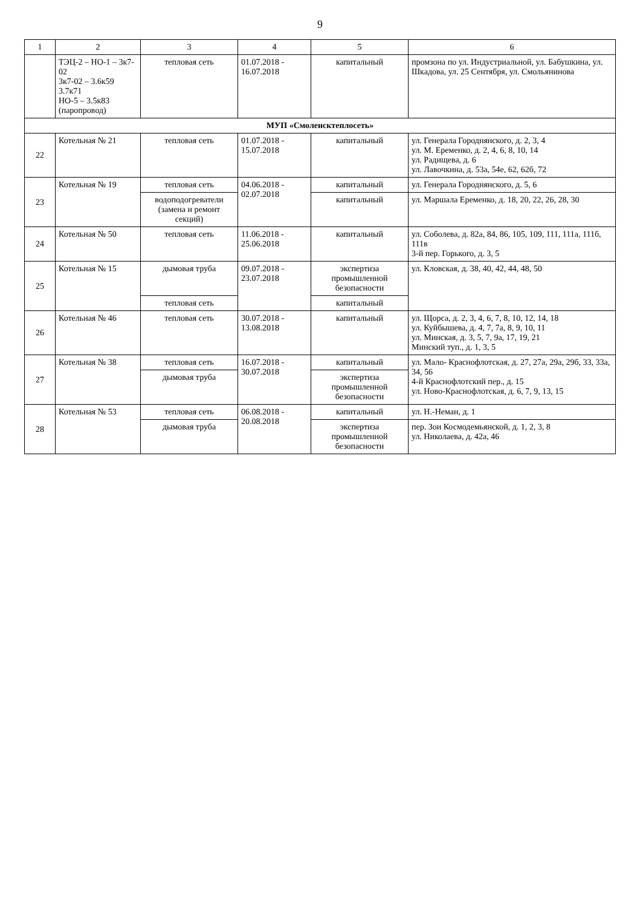9
| 1 | 2 | 3 | 4 | 5 | 6 |
| --- | --- | --- | --- | --- | --- |
| | ТЭЦ-2 – НО-1 – 3к7-02 3к7-02 – 3.6к59 3.7к71 НО-5 – 3.5к83 (паропровод) | тепловая сеть | 01.07.2018 - 16.07.2018 | капитальный | промзона по ул. Индустриальной, ул. Бабушкина, ул. Шкадова, ул. 25 Сентября, ул. Смольянинова |
| МУП «Смоленсктеплосеть» | | | | | |
| 22 | Котельная № 21 | тепловая сеть | 01.07.2018 - 15.07.2018 | капитальный | ул. Генерала Городнянского, д. 2, 3, 4 ул. М. Еременко, д. 2, 4, 6, 8, 10, 14 ул. Радищева, д. 6 ул. Лавочкина, д. 53а, 54е, 62, 62б, 72 |
| 23 | Котельная № 19 | тепловая сеть | 04.06.2018 - 02.07.2018 | капитальный | ул. Генерала Городнянского, д. 5, 6 |
| | | водоподогреватели (замена и ремонт секций) | | капитальный | ул. Маршала Еременко, д. 18, 20, 22, 26, 28, 30 |
| 24 | Котельная № 50 | тепловая сеть | 11.06.2018 - 25.06.2018 | капитальный | ул. Соболева, д. 82а, 84, 86, 105, 109, 111, 111а, 111б, 111в 3-й пер. Горького, д. 3, 5 |
| 25 | Котельная № 15 | дымовая труба | 09.07.2018 - 23.07.2018 | экспертиза промышленной безопасности | ул. Кловская, д. 38, 40, 42, 44, 48, 50 |
| | | тепловая сеть | | капитальный | |
| 26 | Котельная № 46 | тепловая сеть | 30.07.2018 - 13.08.2018 | капитальный | ул. Щорса, д. 2, 3, 4, 6, 7, 8, 10, 12, 14, 18 ул. Куйбышева, д. 4, 7, 7а, 8, 9, 10, 11 ул. Минская, д. 3, 5, 7, 9а, 17, 19, 21 Минский туп., д. 1, 3, 5 |
| 27 | Котельная № 38 | тепловая сеть | 16.07.2018 - 30.07.2018 | капитальный | ул. Мало- Краснофлотская, д. 27, 27а, 29а, 29б, 33, 33а, 34, 56 4-й Краснофлотский пер., д. 15 ул. Ново-Краснофлотская, д. 6, 7, 9, 13, 15 |
| | | дымовая труба | | экспертиза промышленной безопасности | |
| 28 | Котельная № 53 | тепловая сеть | 06.08.2018 - 20.08.2018 | капитальный | ул. Н.-Неман, д. 1 |
| | | дымовая труба | | экспертиза промышленной безопасности | пер. Зои Космодемьянской, д. 1, 2, 3, 8 ул. Николаева, д. 42а, 46 |